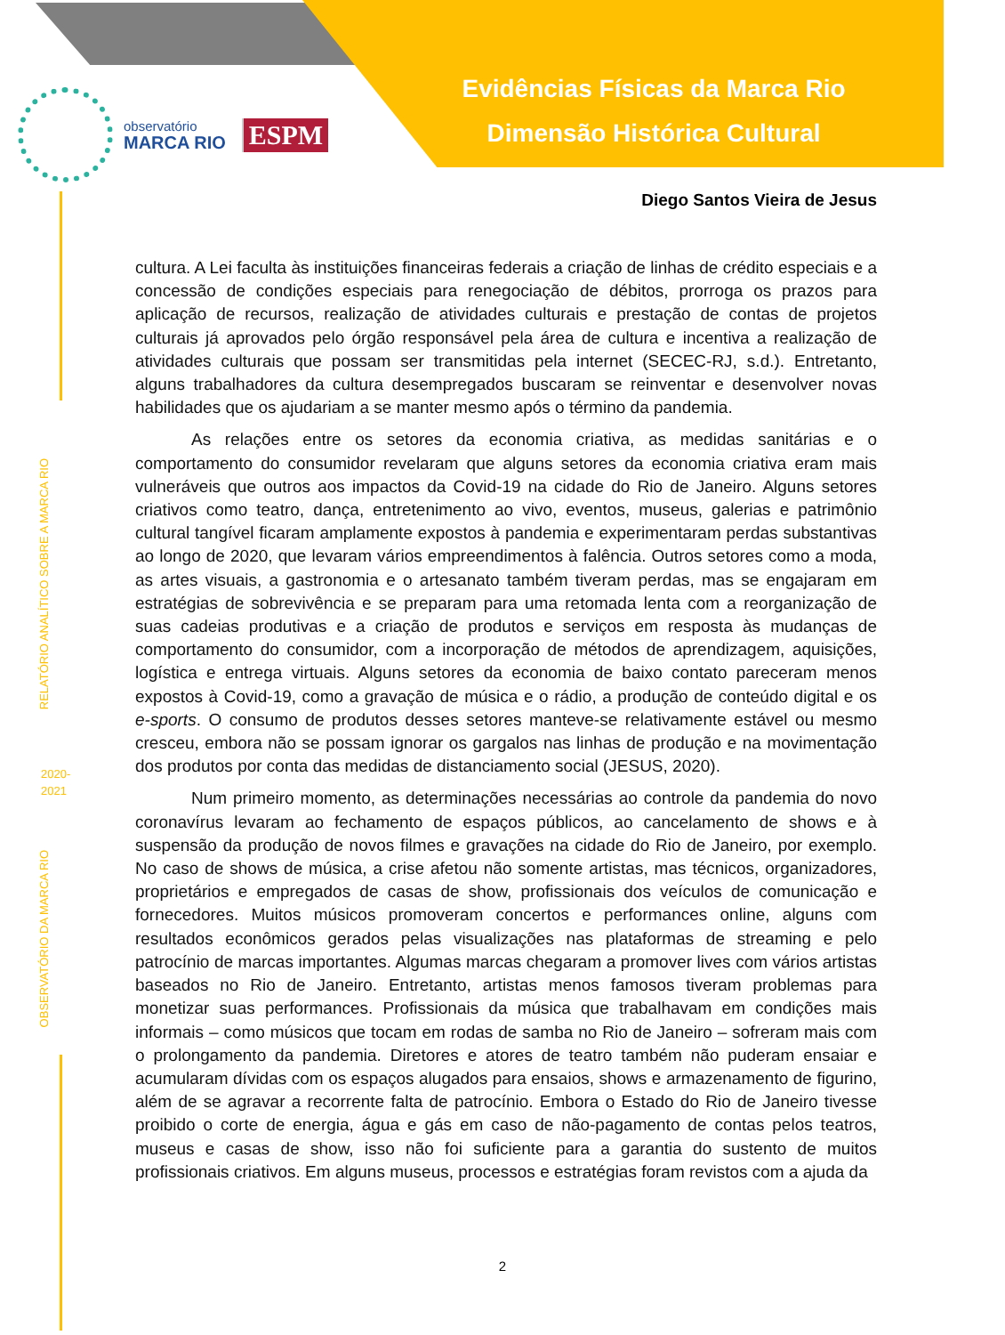Evidências Físicas da Marca Rio
Dimensão Histórica Cultural
observatório
MARCA RIO
ESPM
Diego Santos Vieira de Jesus
RELATÓRIO ANALÍTICO SOBRE A MARCA RIO
2020-
2021
OBSERVATÓRIO DA MARCA RIO
cultura. A Lei faculta às instituições financeiras federais a criação de linhas de crédito especiais e a concessão de condições especiais para renegociação de débitos, prorroga os prazos para aplicação de recursos, realização de atividades culturais e prestação de contas de projetos culturais já aprovados pelo órgão responsável pela área de cultura e incentiva a realização de atividades culturais que possam ser transmitidas pela internet (SECEC-RJ, s.d.). Entretanto, alguns trabalhadores da cultura desempregados buscaram se reinventar e desenvolver novas habilidades que os ajudariam a se manter mesmo após o término da pandemia.
As relações entre os setores da economia criativa, as medidas sanitárias e o comportamento do consumidor revelaram que alguns setores da economia criativa eram mais vulneráveis que outros aos impactos da Covid-19 na cidade do Rio de Janeiro. Alguns setores criativos como teatro, dança, entretenimento ao vivo, eventos, museus, galerias e patrimônio cultural tangível ficaram amplamente expostos à pandemia e experimentaram perdas substantivas ao longo de 2020, que levaram vários empreendimentos à falência. Outros setores como a moda, as artes visuais, a gastronomia e o artesanato também tiveram perdas, mas se engajaram em estratégias de sobrevivência e se preparam para uma retomada lenta com a reorganização de suas cadeias produtivas e a criação de produtos e serviços em resposta às mudanças de comportamento do consumidor, com a incorporação de métodos de aprendizagem, aquisições, logística e entrega virtuais. Alguns setores da economia de baixo contato pareceram menos expostos à Covid-19, como a gravação de música e o rádio, a produção de conteúdo digital e os e-sports. O consumo de produtos desses setores manteve-se relativamente estável ou mesmo cresceu, embora não se possam ignorar os gargalos nas linhas de produção e na movimentação dos produtos por conta das medidas de distanciamento social (JESUS, 2020).
Num primeiro momento, as determinações necessárias ao controle da pandemia do novo coronavírus levaram ao fechamento de espaços públicos, ao cancelamento de shows e à suspensão da produção de novos filmes e gravações na cidade do Rio de Janeiro, por exemplo. No caso de shows de música, a crise afetou não somente artistas, mas técnicos, organizadores, proprietários e empregados de casas de show, profissionais dos veículos de comunicação e fornecedores. Muitos músicos promoveram concertos e performances online, alguns com resultados econômicos gerados pelas visualizações nas plataformas de streaming e pelo patrocínio de marcas importantes. Algumas marcas chegaram a promover lives com vários artistas baseados no Rio de Janeiro. Entretanto, artistas menos famosos tiveram problemas para monetizar suas performances. Profissionais da música que trabalhavam em condições mais informais – como músicos que tocam em rodas de samba no Rio de Janeiro – sofreram mais com o prolongamento da pandemia. Diretores e atores de teatro também não puderam ensaiar e acumularam dívidas com os espaços alugados para ensaios, shows e armazenamento de figurino, além de se agravar a recorrente falta de patrocínio. Embora o Estado do Rio de Janeiro tivesse proibido o corte de energia, água e gás em caso de não-pagamento de contas pelos teatros, museus e casas de show, isso não foi suficiente para a garantia do sustento de muitos profissionais criativos. Em alguns museus, processos e estratégias foram revistos com a ajuda da
2